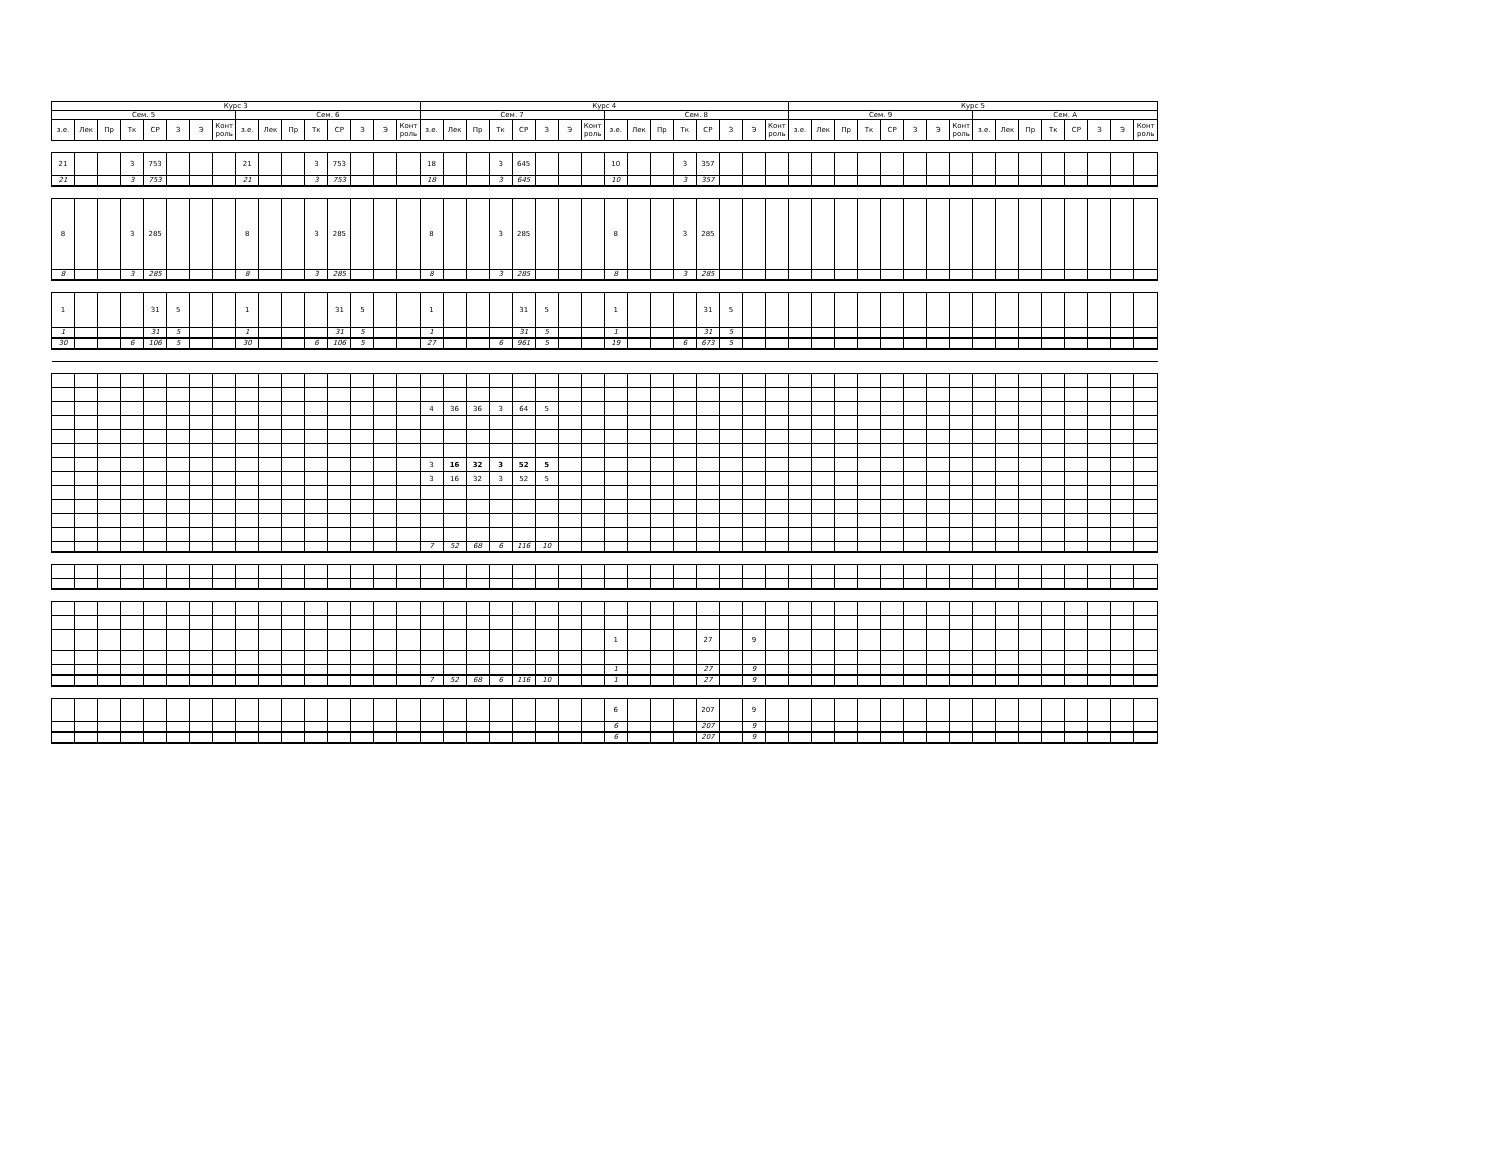| Курс 3 | | | | | | | | | | | | | | | | Курс 4 | | | | | | | | | | | | | | | | Курс 5 | | | | | | | | | | | | | | | |
| --- | --- | --- | --- | --- | --- | --- | --- | --- | --- | --- | --- | --- | --- | --- | --- | --- | --- | --- | --- | --- | --- | --- | --- | --- | --- | --- | --- | --- | --- | --- | --- | --- | --- | --- | --- | --- | --- | --- | --- | --- | --- | --- | --- | --- | --- | --- | --- |
| Сем. 5 | | | | | | | | Сем. 6 | | | | | | | | Сем. 7 | | | | | | | | Сем. 8 | | | | | | | | Сем. 9 | | | | | | | | Сем. А | | | | | | | |
| з.е. | Лек | Пр | Тк | СР | З | Э | Конт роль | з.е. | Лек | Пр | Тк | СР | З | Э | Конт роль | з.е. | Лек | Пр | Тк | СР | З | Э | Конт роль | з.е. | Лек | Пр | Тк | СР | З | Э | Конт роль | з.е. | Лек | Пр | Тк | СР | З | Э | Конт роль | з.е. | Лек | Пр | Тк | СР | З | Э | Конт роль |
| 21 | | | 3 | 753 | | | | 21 | | | 3 | 753 | | | | 18 | | | 3 | 645 | | | | 10 | | | 3 | 357 | | | | | | | | | | | | | | | | | | | |
| 21 | | | 3 | 753 | | | | 21 | | | 3 | 753 | | | | 18 | | | 3 | 645 | | | | 10 | | | 3 | 357 | | | | | | | | | | | | | | | | | | | |
| 8 | | | 3 | 285 | | | | 8 | | | 3 | 285 | | | | 8 | | | 3 | 285 | | | | 8 | | | 3 | 285 | | | | | | | | | | | | | | | | | | | |
| 8 | | | 3 | 285 | | | | 8 | | | 3 | 285 | | | | 8 | | | 3 | 285 | | | | 8 | | | 3 | 285 | | | | | | | | | | | | | | | | | | | |
| 1 | | | | 31 | 5 | | | 1 | | | | 31 | 5 | | | 1 | | | | 31 | 5 | | | 1 | | | | 31 | 5 | | | | | | | | | | | | | | | | | | |
| 1 | | | | 31 | 5 | | | 1 | | | | 31 | 5 | | | 1 | | | | 31 | 5 | | | 1 | | | | 31 | 5 | | | | | | | | | | | | | | | | | | |
| 30 | | | 6 | 106 | 5 | | | 30 | | | 6 | 106 | 5 | | | 27 | | | 6 | 961 | 5 | | | 19 | | | 6 | 673 | 5 | | | | | | | | | | | | | | | | | | |
| | | | | | | | | | | | | | | | | 4 | 36 | 36 | 3 | 64 | 5 | | | | | | | | | | | | | | | | | | | | | | | | | | |
| | | | | | | | | | | | | | | | | 3 | 16 | 32 | 3 | 52 | 5 | | | | | | | | | | | | | | | | | | | | | | | | | | |
| | | | | | | | | | | | | | | | | 3 | 16 | 32 | 3 | 52 | 5 | | | | | | | | | | | | | | | | | | | | | | | | | | |
| | | | | | | | | | | | | | | | | 7 | 52 | 68 | 6 | 116 | 10 | | | | | | | | | | | | | | | | | | | | | | | | | | |
| | | | | | | | | | | | | | | | | | | | | | | | | 1 | | | | 27 | | 9 | | | | | | | | | | | | | | | | | |
| | | | | | | | | | | | | | | | | | | | | | | | | 1 | | | | 27 | | 9 | | | | | | | | | | | | | | | | | |
| | | | | | | | | | | | | | | | | 7 | 52 | 68 | 6 | 116 | 10 | | | 1 | | | | 27 | | 9 | | | | | | | | | | | | | | | | | |
| | | | | | | | | | | | | | | | | | | | | | | | | 6 | | | | 207 | | 9 | | | | | | | | | | | | | | | | | |
| | | | | | | | | | | | | | | | | | | | | | | | | 6 | | | | 207 | | 9 | | | | | | | | | | | | | | | | | |
| | | | | | | | | | | | | | | | | | | | | | | | | 6 | | | | 207 | | 9 | | | | | | | | | | | | | | | | | |